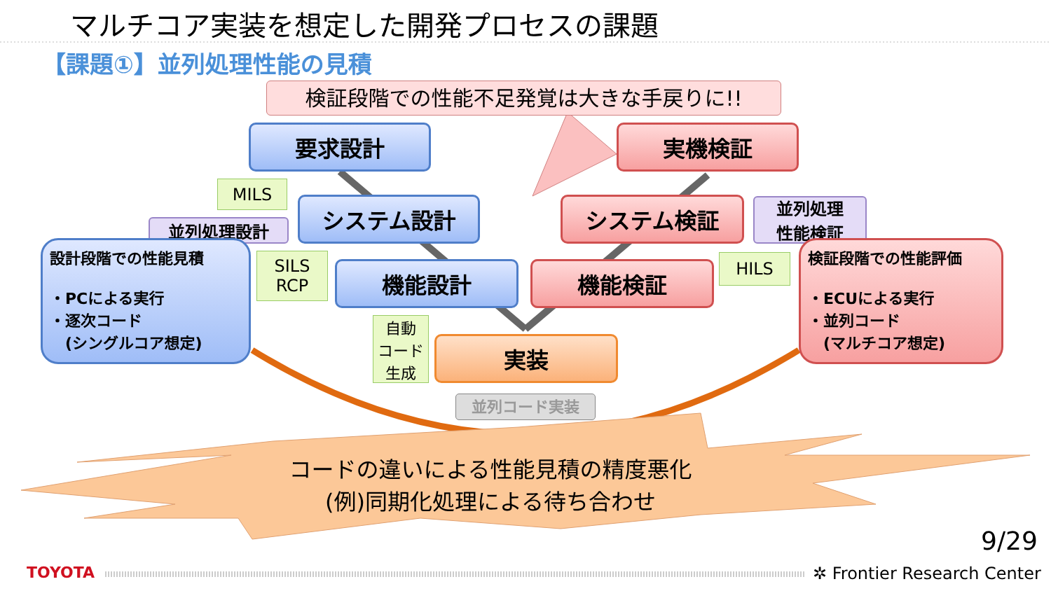マルチコア実装を想定した開発プロセスの課題
【課題①】並列処理性能の見積
検証段階での性能不足発覚は大きな手戻りに!!
要求設計 実機検証
MILS
並列処理設計
システム設計 システム検証
並列処理
性能検証
設計段階での性能見積
・PCによる実行
・逐次コード
　(シングルコア想定)
SILS
RCP
機能設計 機能検証 HILS
検証段階での性能評価
・ECUによる実行
・並列コード
　(マルチコア想定)
自動
コード
生成
実装
並列コード実装
コードの違いによる性能見積の精度悪化
(例)同期化処理による待ち合わせ
9/29
TOYOTA ✲ Frontier Research Center